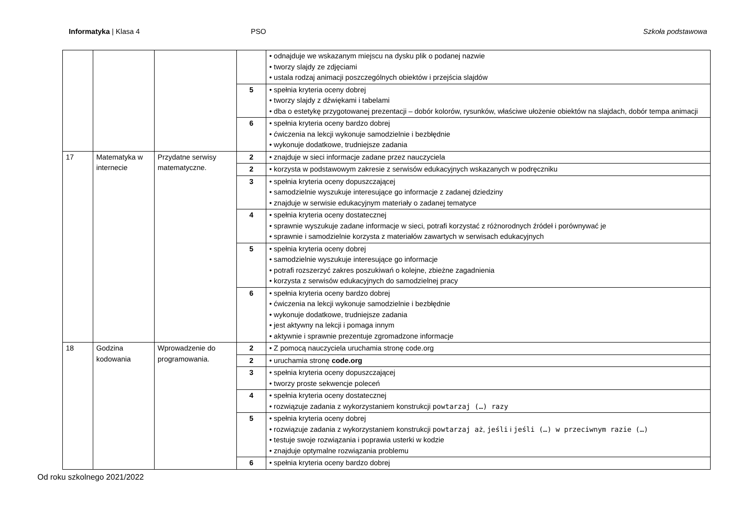Informatyka | Klasa 4 PSO Szkoła podstawowa
| | | | | • odnajduje we wskazanym miejscu na dysku plik o podanej nazwie • tworzy slajdy ze zdjęciami • ustala rodzaj animacji poszczególnych obiektów i przejścia slajdów |
| | | | 5 | • spełnia kryteria oceny dobrej • tworzy slajdy z dźwiękami i tabelami • dba o estetykę przygotowanej prezentacji – dobór kolorów, rysunków, właściwe ułożenie obiektów na slajdach, dobór tempa animacji |
| | | | 6 | • spełnia kryteria oceny bardzo dobrej • ćwiczenia na lekcji wykonuje samodzielnie i bezbłędnie • wykonuje dodatkowe, trudniejsze zadania |
| 17 | Matematyka w internecie | Przydatne serwisy matematyczne. | 2 | • znajduje w sieci informacje zadane przez nauczyciela |
| | | | 2 | • korzysta w podstawowym zakresie z serwisów edukacyjnych wskazanych w podręczniku |
| | | | 3 | • spełnia kryteria oceny dopuszczającej • samodzielnie wyszukuje interesujące go informacje z zadanej dziedziny • znajduje w serwisie edukacyjnym materiały o zadanej tematyce |
| | | | 4 | • spełnia kryteria oceny dostatecznej • sprawnie wyszukuje zadane informacje w sieci, potrafi korzystać z różnorodnych źródeł i porównywać je • sprawnie i samodzielnie korzysta z materiałów zawartych w serwisach edukacyjnych |
| | | | 5 | • spełnia kryteria oceny dobrej • samodzielnie wyszukuje interesujące go informacje • potrafi rozszerzyć zakres poszukiwań o kolejne, zbieżne zagadnienia • korzysta z serwisów edukacyjnych do samodzielnej pracy |
| | | | 6 | • spełnia kryteria oceny bardzo dobrej • ćwiczenia na lekcji wykonuje samodzielnie i bezbłędnie • wykonuje dodatkowe, trudniejsze zadania • jest aktywny na lekcji i pomaga innym • aktywnie i sprawnie prezentuje zgromadzone informacje |
| 18 | Godzina kodowania | Wprowadzenie do programowania. | 2 | • Z pomocą nauczyciela uruchamia stronę code.org |
| | | | 2 | • uruchamia stronę code.org |
| | | | 3 | • spełnia kryteria oceny dopuszczającej • tworzy proste sekwencje poleceń |
| | | | 4 | • spełnia kryteria oceny dostatecznej • rozwiązuje zadania z wykorzystaniem konstrukcji powtarzaj (…) razy |
| | | | 5 | • spełnia kryteria oceny dobrej • rozwiązuje zadania z wykorzystaniem konstrukcji powtarzaj aż , jeśli i jeśli (…) w przeciwnym razie (…) • testuje swoje rozwiązania i poprawia usterki w kodzie • znajduje optymalne rozwiązania problemu |
| | | | 6 | • spełnia kryteria oceny bardzo dobrej |
Od roku szkolnego 2021/2022